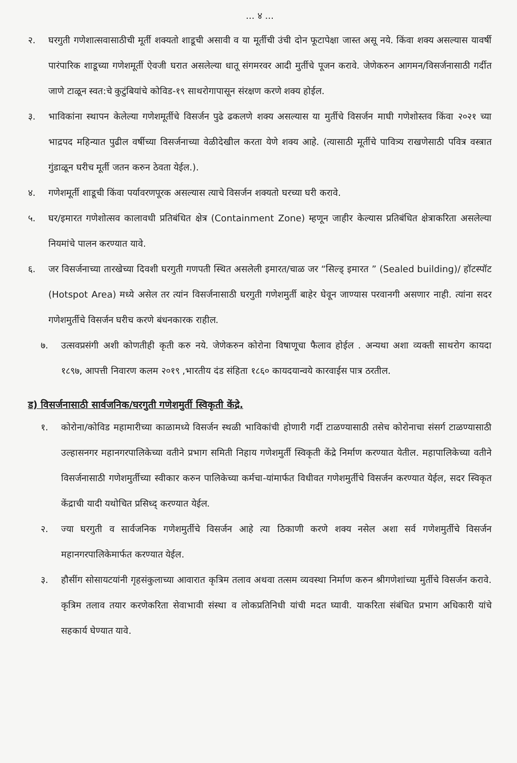... ४ ...
२. घरगुती गणेशात्सवासाठीची मूर्ती शक्यतो शाडूची असावी व या मूर्तीची उंची दोन फूटापेक्षा जास्त असू नये. किंवा शक्य असल्यास यावर्षी पारंपारिक शाडूच्या गणेशमूर्ती ऐवजी घरात असलेल्या धातू संगमरवर आदी मुर्तीचे पूजन करावे. जेणेकरुन आगमन/विसर्जनासाठी गर्दीत जाणे टाळून स्वत:चे कुटुंबियांचे कोविड-१९ साथरोगापासून संरक्षण करणे शक्य होईल.
३. भाविकांना स्थापन केलेल्या गणेशमूर्तीचे विसर्जन पुढे ढकलणे शक्य असल्यास या मुर्तीचे विसर्जन माघी गणेशोस्तव किंवा २०२१ च्या भाद्रपद महिन्यात पुढील वर्षीच्या विसर्जनाच्या वेळीदेखील करता येणे शक्य आहे. (त्यासाठी मूर्तीचे पावित्र्य राखणेसाठी पवित्र वस्त्रात गुंडाळून घरीच मूर्ती जतन करुन ठेवता येईल.).
४. गणेशमूर्ती शाडूची किंवा पर्यावरणपूरक असल्यास त्याचे विसर्जन शक्यतो घरच्या घरी करावे.
५. घर/इमारत गणेशोत्सव कालावधी प्रतिबंधित क्षेत्र (Containment Zone) म्हणून जाहीर केल्यास प्रतिबंधित क्षेत्राकरिता असलेल्या नियमांचे पालन करण्यात यावे.
६. जर विसर्जनाच्या तारखेच्या दिवशी घरगुती गणपती स्थित असलेली इमारत/चाळ जर “सिल्ड् इमारत ” (Sealed building)/ हॉटस्पॉट (Hotspot Area) मध्ये असेल तर त्यांन विसर्जनासाठी घरगुती गणेशमुर्ती बाहेर घेवून जाण्यास परवानगी असणार नाही. त्यांना सदर गणेशमुर्तीचे विसर्जन घरीच करणे बंधनकारक राहील.
७. उत्सवप्रसंगी अशी कोणतीही कृती करु नये. जेणेकरुन कोरोना विषाणूचा फैलाव होईल . अन्यथा अशा व्यक्ती साथरोग कायदा १८९७, आपत्ती निवारण कलम २०१९ ,भारतीय दंड संहिता १८६० कायदयान्वये कारवाईस पात्र ठरतील.
ड) विसर्जनासाठी सार्वजनिक/घरगुती गणेशमुर्ती स्विकृती केंद्रे.
१. कोरोना/कोविड महामारीच्या काळामध्ये विसर्जन स्थळी भाविकांची होणारी गर्दी टाळण्यासाठी तसेच कोरोनाचा संसर्ग टाळण्यासाठी उल्हासनगर महानगरपालिकेच्या वतीने प्रभाग समिती निहाय गणेशमुर्ती स्विकृती केंद्रे निर्माण करण्यात येतील. महापालिकेच्या वतीने विसर्जनासाठी गणेशमुर्तीच्या स्वीकार करुन पालिकेच्या कर्मचा-यांमार्फत विधीवत गणेशमुर्तीचे विसर्जन करण्यात येईल, सदर स्विकृत केंद्राची यादी यथोचित प्रसिध्द् करण्यात येईल.
२. ज्या घरगुती व सार्वजनिक गणेशमुर्तीचे विसर्जन आहे त्या ठिकाणी करणे शक्य नसेल अशा सर्व गणेशमुर्तीचे विसर्जन महानगरपालिकेमार्फत करण्यात येईल.
३. हौसींग सोसायटयांनी गृहसंकुलाच्या आवारात कृत्रिम तलाव अथवा तत्सम व्यवस्था निर्माण करुन श्रीगणेशांच्या मुर्तीचे विसर्जन करावे. कृत्रिम तलाव तयार करणेकरिता सेवाभावी संस्था व लोकप्रतिनिधी यांची मदत घ्यावी. याकरिता संबंधित प्रभाग अधिकारी यांचे सहकार्य घेण्यात यावे.